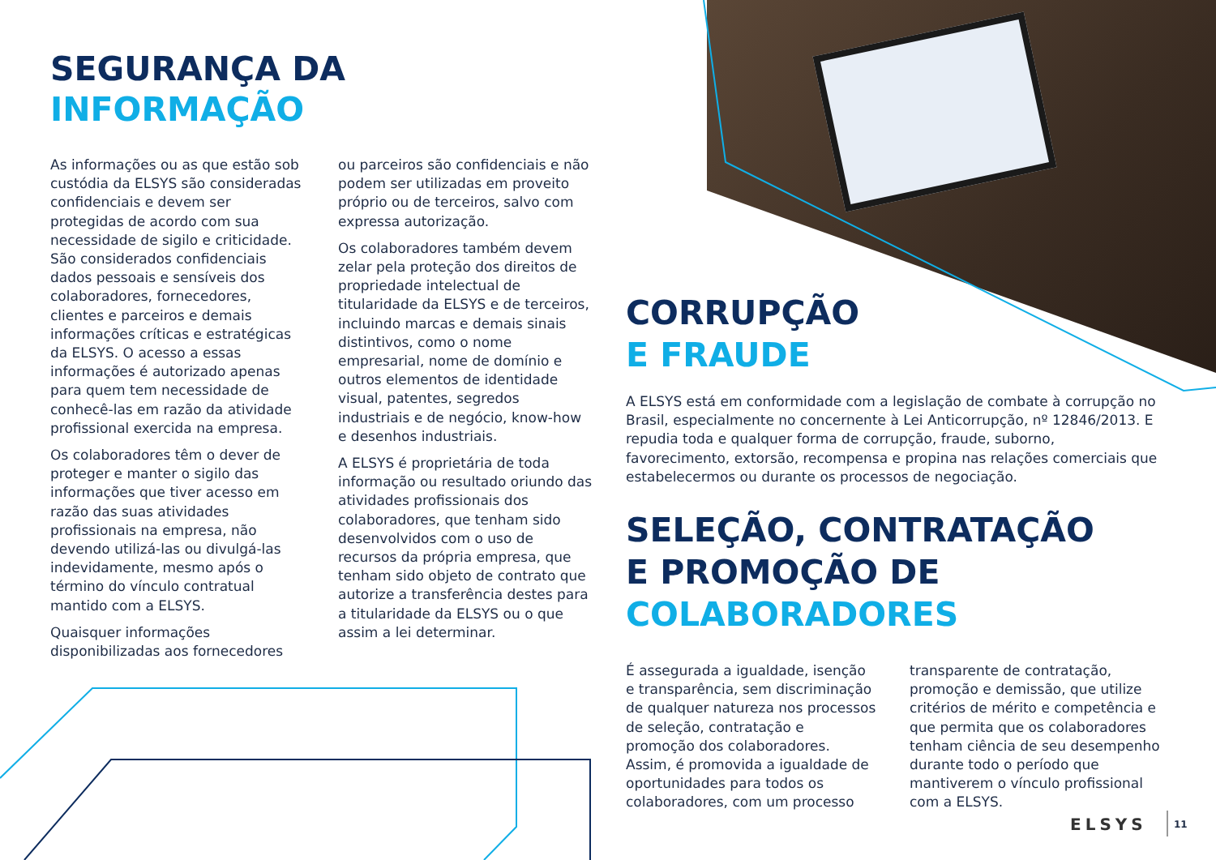SEGURANÇA DA
INFORMAÇÃO
As informações ou as que estão sob custódia da ELSYS são consideradas confidenciais e devem ser protegidas de acordo com sua necessidade de sigilo e criticidade. São considerados confidenciais dados pessoais e sensíveis dos colaboradores, fornecedores, clientes e parceiros e demais informações críticas e estratégicas da ELSYS. O acesso a essas informações é autorizado apenas para quem tem necessidade de conhecê-las em razão da atividade profissional exercida na empresa.
Os colaboradores têm o dever de proteger e manter o sigilo das informações que tiver acesso em razão das suas atividades profissionais na empresa, não devendo utilizá-las ou divulgá-las indevidamente, mesmo após o término do vínculo contratual mantido com a ELSYS.
Quaisquer informações disponibilizadas aos fornecedores
ou parceiros são confidenciais e não podem ser utilizadas em proveito próprio ou de terceiros, salvo com expressa autorização.
Os colaboradores também devem zelar pela proteção dos direitos de propriedade intelectual de titularidade da ELSYS e de terceiros, incluindo marcas e demais sinais distintivos, como o nome empresarial, nome de domínio e outros elementos de identidade visual, patentes, segredos industriais e de negócio, know-how e desenhos industriais.
A ELSYS é proprietária de toda informação ou resultado oriundo das atividades profissionais dos colaboradores, que tenham sido desenvolvidos com o uso de recursos da própria empresa, que tenham sido objeto de contrato que autorize a transferência destes para a titularidade da ELSYS ou o que assim a lei determinar.
CORRUPÇÃO
E FRAUDE
A ELSYS está em conformidade com a legislação de combate à corrupção no Brasil, especialmente no concernente à Lei Anticorrupção, nº 12846/2013. E repudia toda e qualquer forma de corrupção, fraude, suborno, favorecimento, extorsão, recompensa e propina nas relações comerciais que estabelecermos ou durante os processos de negociação.
SELEÇÃO, CONTRATAÇÃO
E PROMOÇÃO DE
COLABORADORES
É assegurada a igualdade, isenção e transparência, sem discriminação de qualquer natureza nos processos de seleção, contratação e promoção dos colaboradores. Assim, é promovida a igualdade de oportunidades para todos os colaboradores, com um processo
transparente de contratação, promoção e demissão, que utilize critérios de mérito e competência e que permita que os colaboradores tenham ciência de seu desempenho durante todo o período que mantiverem o vínculo profissional com a ELSYS.
ELSYS 11